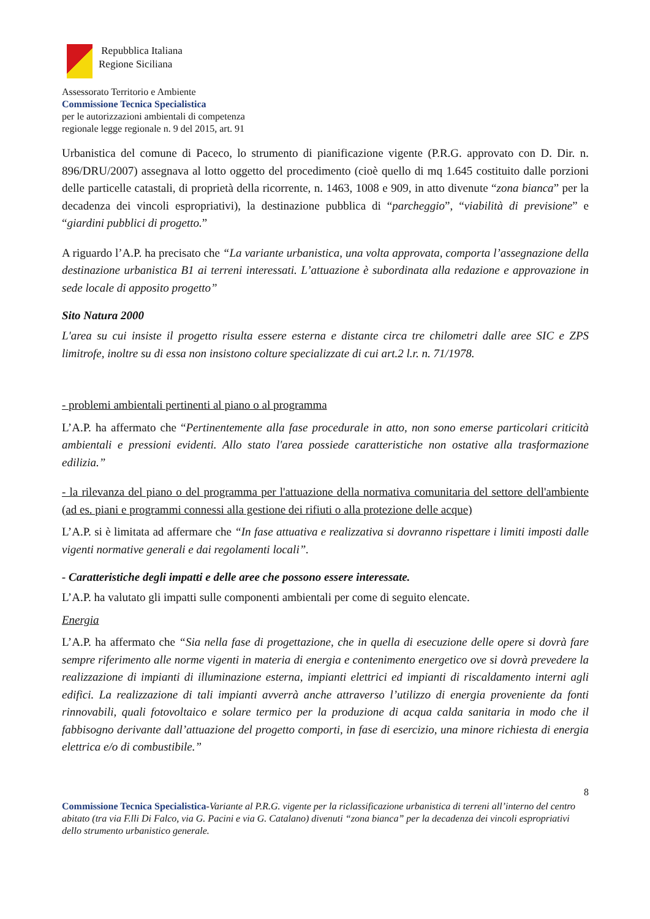Repubblica Italiana
Regione Siciliana
Assessorato Territorio e Ambiente
Commissione Tecnica Specialistica
per le autorizzazioni ambientali di competenza
regionale legge regionale n. 9 del 2015, art. 91
Urbanistica del comune di Paceco, lo strumento di pianificazione vigente (P.R.G. approvato con D. Dir. n. 896/DRU/2007) assegnava al lotto oggetto del procedimento (cioè quello di mq 1.645 costituito dalle porzioni delle particelle catastali, di proprietà della ricorrente, n. 1463, 1008 e 909, in atto divenute “zona bianca” per la decadenza dei vincoli espropriativi), la destinazione pubblica di “parcheggio”, “viabilità di previsione” e “giardini pubblici di progetto.”
A riguardo l’A.P. ha precisato che “La variante urbanistica, una volta approvata, comporta l’assegnazione della destinazione urbanistica B1 ai terreni interessati. L’attuazione è subordinata alla redazione e approvazione in sede locale di apposito progetto”
Sito Natura 2000
L'area su cui insiste il progetto risulta essere esterna e distante circa tre chilometri dalle aree SIC e ZPS limitrofe, inoltre su di essa non insistono colture specializzate di cui art.2 l.r. n. 71/1978.
- problemi ambientali pertinenti al piano o al programma
L’A.P. ha affermato che “Pertinentemente alla fase procedurale in atto, non sono emerse particolari criticità ambientali e pressioni evidenti. Allo stato l'area possiede caratteristiche non ostative alla trasformazione edilizia.”
- la rilevanza del piano o del programma per l'attuazione della normativa comunitaria del settore dell'ambiente (ad es. piani e programmi connessi alla gestione dei rifiuti o alla protezione delle acque)
L’A.P. si è limitata ad affermare che “In fase attuativa e realizzativa si dovranno rispettare i limiti imposti dalle vigenti normative generali e dai regolamenti locali”.
- Caratteristiche degli impatti e delle aree che possono essere interessate.
L’A.P. ha valutato gli impatti sulle componenti ambientali per come di seguito elencate.
Energia
L’A.P. ha affermato che “Sia nella fase di progettazione, che in quella di esecuzione delle opere si dovrà fare sempre riferimento alle norme vigenti in materia di energia e contenimento energetico ove si dovrà prevedere la realizzazione di impianti di illuminazione esterna, impianti elettrici ed impianti di riscaldamento interni agli edifici. La realizzazione di tali impianti avverrà anche attraverso l’utilizzo di energia proveniente da fonti rinnovabili, quali fotovoltaico e solare termico per la produzione di acqua calda sanitaria in modo che il fabbisogno derivante dall’attuazione del progetto comporti, in fase di esercizio, una minore richiesta di energia elettrica e/o di combustibile.”
8
Commissione Tecnica Specialistica-Variante al P.R.G. vigente per la riclassificazione urbanistica di terreni all’interno del centro abitato (tra via F.lli Di Falco, via G. Pacini e via G. Catalano) divenuti “zona bianca” per la decadenza dei vincoli espropriativi dello strumento urbanistico generale.